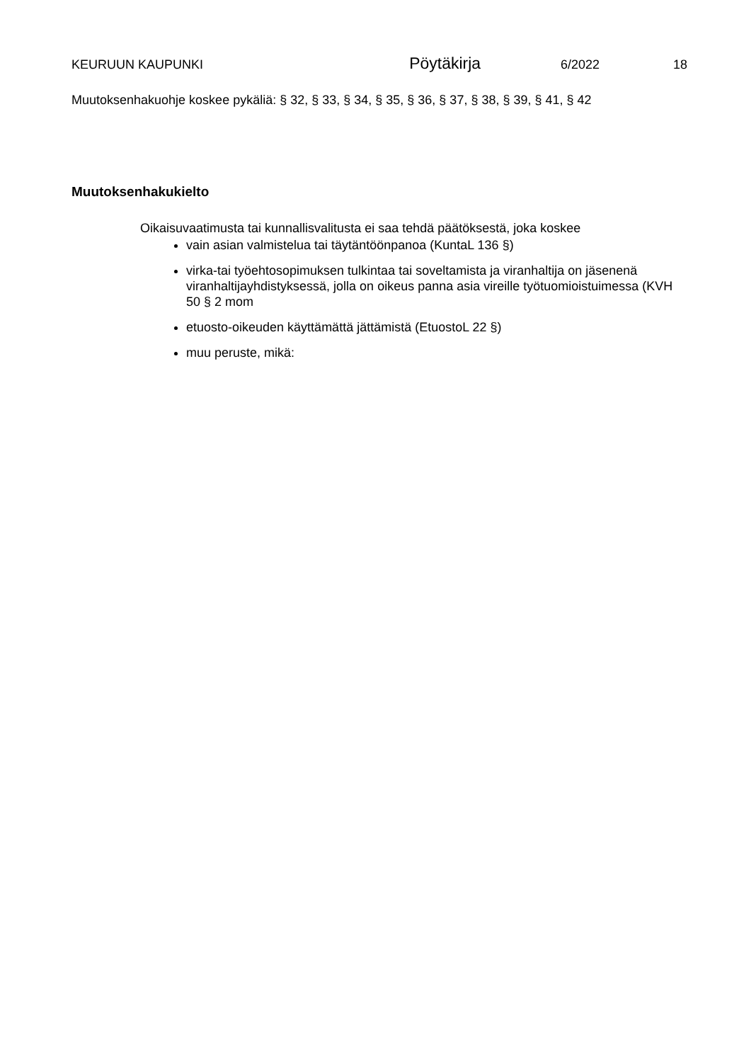KEURUUN KAUPUNKI Pöytäkirja 6/2022 18
Muutoksenhakuohje koskee pykäliä: § 32, § 33, § 34, § 35, § 36, § 37, § 38, § 39, § 41, § 42
Muutoksenhakukielto
Oikaisuvaatimusta tai kunnallisvalitusta ei saa tehdä päätöksestä, joka koskee
vain asian valmistelua tai täytäntöönpanoa (KuntaL 136 §)
virka-tai työehtosopimuksen tulkintaa tai soveltamista ja viranhaltija on jäsenenä viranhaltijayhdistyksessä, jolla on oikeus panna asia vireille työtuomioistuimessa (KVH 50 § 2 mom
etuosto-oikeuden käyttämättä jättämistä (EtuostoL 22 §)
muu peruste, mikä: